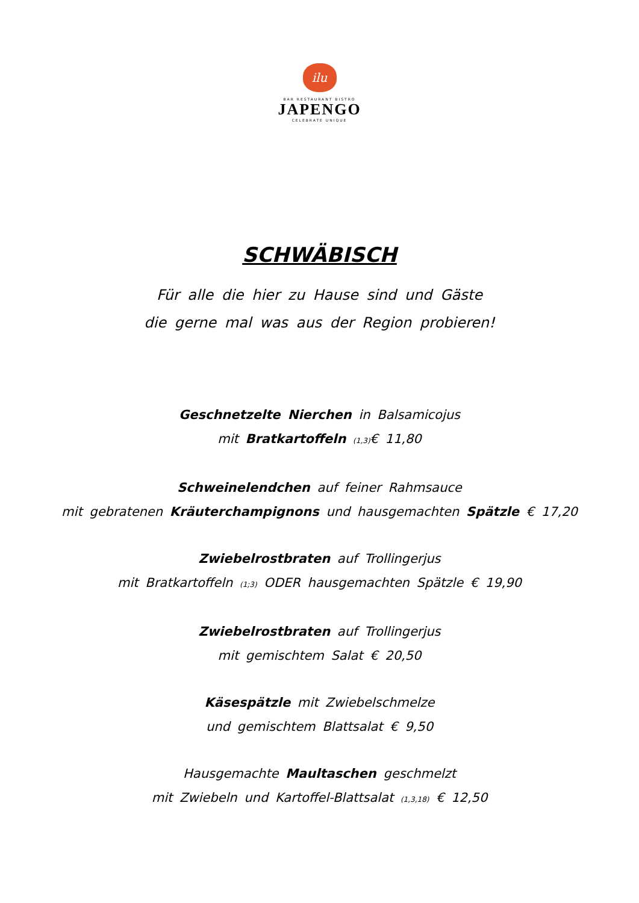ilu
BAR RESTAURANT BISTRO
JAPENGO
CELEBRATE UNIQUE
SCHWÄBISCH
Für alle die hier zu Hause sind und Gäste
die gerne mal was aus der Region probieren!
Geschnetzelte Nierchen in Balsamicojus
mit Bratkartoffeln <sub>(1,3)</sub>€ 11,80
Schweinelendchen auf feiner Rahmsauce
mit gebratenen Kräuterchampignons und hausgemachten Spätzle € 17,20
Zwiebelrostbraten auf Trollingerjus
mit Bratkartoffeln <sub>(1;3)</sub> ODER hausgemachten Spätzle € 19,90
Zwiebelrostbraten auf Trollingerjus
mit gemischtem Salat € 20,50
Käsespätzle mit Zwiebelschmelze
und gemischtem Blattsalat € 9,50
Hausgemachte Maultaschen geschmelzt
mit Zwiebeln und Kartoffel-Blattsalat <sub>(1,3,18)</sub> € 12,50